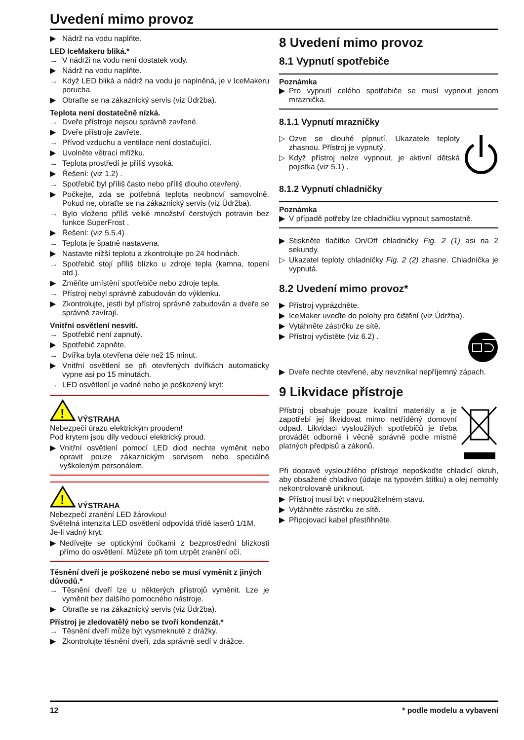Uvedení mimo provoz
▶ Nádrž na vodu naplňte.
LED IceMakeru bliká.*
→ V nádrži na vodu není dostatek vody.
▶ Nádrž na vodu naplňte.
→ Když LED bliká a nádrž na vodu je naplněná, je v IceMakeru porucha.
▶ Obraťte se na zákaznický servis (viz Údržba).
Teplota není dostatečně nízká.
→ Dveře přístroje nejsou správně zavřené.
▶ Dveře přístroje zavřete.
→ Přívod vzduchu a ventilace není dostačující.
▶ Uvolněte větrací mřížku.
→ Teplota prostředí je příliš vysoká.
▶ Řešení: (viz 1.2) .
→ Spotřebič byl příliš často nebo příliš dlouho otevřený.
▶ Počkejte, zda se potřebná teplota neobnoví samovolně. Pokud ne, obraťte se na zákaznický servis (viz Údržba).
→ Bylo vloženo příliš velké množství čerstvých potravin bez funkce SuperFrost .
▶ Řešení: (viz 5.5.4)
→ Teplota je špatně nastavena.
▶ Nastavte nižší teplotu a zkontrolujte po 24 hodinách.
→ Spotřebič stojí příliš blízko u zdroje tepla (kamna, topení atd.).
▶ Změňte umístění spotřebiče nebo zdroje tepla.
→ Přístroj nebyl správně zabudován do výklenku.
▶ Zkontrolujte, jestli byl přístroj správně zabudován a dveře se správně zavírají.
Vnitřní osvětlení nesvítí.
→ Spotřebič není zapnutý.
▶ Spotřebič zapněte.
→ Dvířka byla otevřena déle než 15 minut.
▶ Vnitřní osvětlení se při otevřených dvířkách automaticky vypne asi po 15 minutách.
→ LED osvětlení je vadné nebo je poškozený kryt:
!
VÝSTRAHA
Nebezpečí úrazu elektrickým proudem!
Pod krytem jsou díly vedoucí elektrický proud.
▶ Vnitřní osvětlení pomocí LED diod nechte vyměnit nebo opravit pouze zákaznickým servisem nebo speciálně vyškoleným personálem.
!
VÝSTRAHA
Nebezpečí zranění LED žárovkou!
Světelná intenzita LED osvětlení odpovídá třídě laserů 1/1M.
Je-li vadný kryt:
▶ Nedívejte se optickými čočkami z bezprostřední blízkosti přímo do osvětlení. Můžete při tom utrpět zranění očí.
Těsnění dveří je poškozené nebo se musí vyměnit z jiných důvodů.*
→ Těsnění dveří lze u některých přístrojů vyměnit. Lze je vyměnit bez dalšího pomocného nástroje.
▶ Obraťte se na zákaznický servis (viz Údržba).
Přístroj je zledovatělý nebo se tvoří kondenzát.*
→ Těsnění dveří může být vysmeknuté z drážky.
▶ Zkontrolujte těsnění dveří, zda správně sedí v drážce.
8 Uvedení mimo provoz
8.1 Vypnutí spotřebiče
Poznámka
▶ Pro vypnutí celého spotřebiče se musí vypnout jenom mraznička.
8.1.1 Vypnutí mrazničky
▷ Ozve se dlouhé pípnutí. Ukazatele teploty zhasnou. Přístroj je vypnutý.
▷ Když přístroj nelze vypnout, je aktivní dětská pojistka (viz 5.1) .
8.1.2 Vypnutí chladničky
Poznámka
▶ V případě potřeby lze chladničku vypnout samostatně.
▶ Stiskněte tlačítko On/Off chladničky Fig. 2 (1) asi na 2 sekundy.
▷ Ukazatel teploty chladničky Fig. 2 (2) zhasne. Chladnička je vypnutá.
8.2 Uvedení mimo provoz*
▶ Přístroj vyprázdněte.
▶ IceMaker uveďte do polohy pro čištění (viz Údržba).
▶ Vytáhněte zástrčku ze sítě.
▶ Přístroj vyčistěte (viz 6.2) .
▶ Dveře nechte otevřené, aby nevznikal nepříjemný zápach.
9 Likvidace přístroje
Přístroj obsahuje pouze kvalitní materiály a je zapotřebí jej likvidovat mimo netříděný domovní odpad. Likvidaci vysloužilých spotřebičů je třeba provádět odborně i věcně správně podle místně platných předpisů a zákonů.
Při dopravě vysloužilého přístroje nepoškoďte chladicí okruh, aby obsažené chladivo (údaje na typovém štítku) a olej nemohly nekontrolovaně uniknout.
▶ Přístroj musí být v nepoužitelném stavu.
▶ Vytáhněte zástrčku ze sítě.
▶ Připojovací kabel přestřihněte.
12 * podle modelu a vybavení